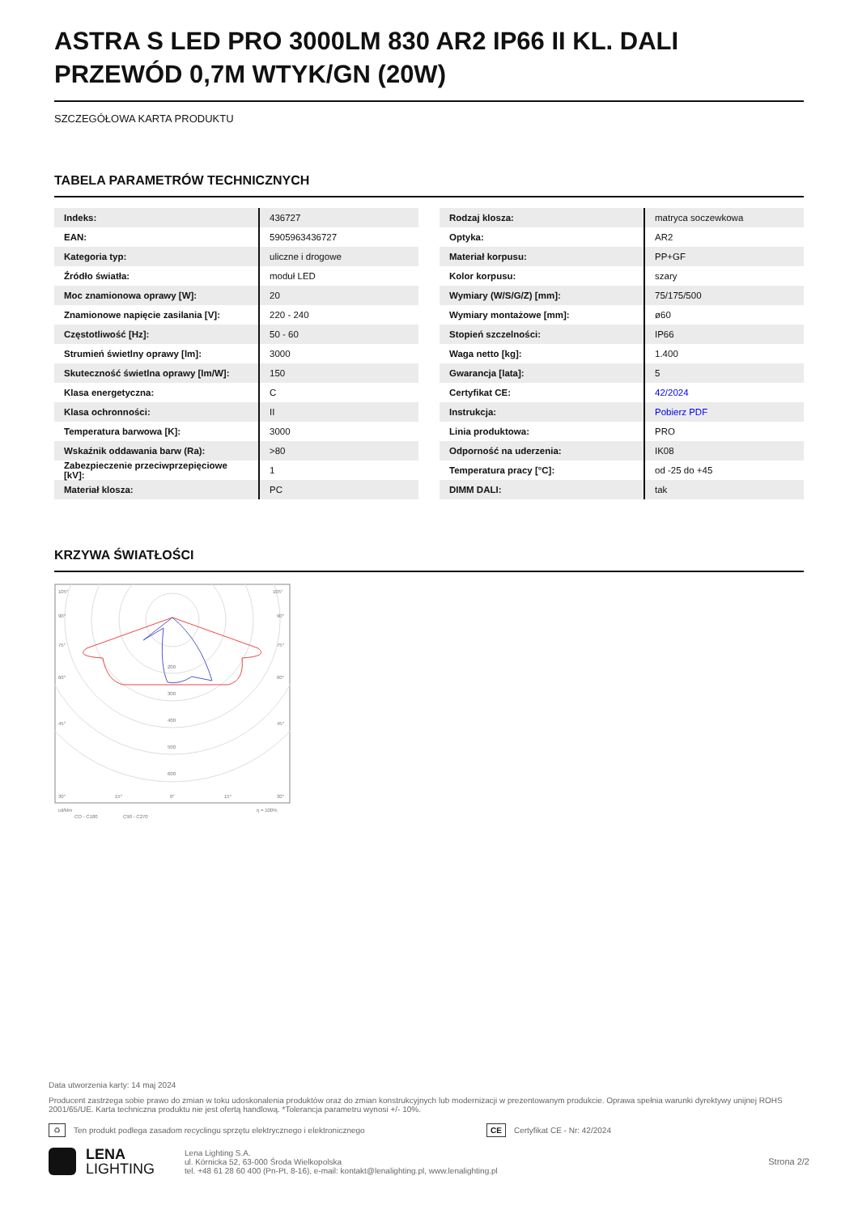ASTRA S LED PRO 3000LM 830 AR2 IP66 II KL. DALI PRZEWÓD 0,7M WTYK/GN (20W)
SZCZEGÓŁOWA KARTA PRODUKTU
TABELA PARAMETRÓW TECHNICZNYCH
| Indeks: | 436727 |
| EAN: | 5905963436727 |
| Kategoria typ: | uliczne i drogowe |
| Źródło światła: | moduł LED |
| Moc znamionowa oprawy [W]: | 20 |
| Znamionowe napięcie zasilania [V]: | 220 - 240 |
| Częstotliwość [Hz]: | 50 - 60 |
| Strumień świetlny oprawy [lm]: | 3000 |
| Skuteczność świetlna oprawy [lm/W]: | 150 |
| Klasa energetyczna: | C |
| Klasa ochronności: | II |
| Temperatura barwowa [K]: | 3000 |
| Wskaźnik oddawania barw (Ra): | >80 |
| Zabezpieczenie przeciwprzepięciowe [kV]: | 1 |
| Materiał klosza: | PC |
| Rodzaj klosza: | matryca soczewkowa |
| Optyka: | AR2 |
| Materiał korpusu: | PP+GF |
| Kolor korpusu: | szary |
| Wymiary (W/S/G/Z) [mm]: | 75/175/500 |
| Wymiary montażowe [mm]: | ø60 |
| Stopień szczelności: | IP66 |
| Waga netto [kg]: | 1.400 |
| Gwarancja [lata]: | 5 |
| Certyfikat CE: | 42/2024 |
| Instrukcja: | Pobierz PDF |
| Linia produktowa: | PRO |
| Odporność na uderzenia: | IK08 |
| Temperatura pracy [°C]: | od -25 do +45 |
| DIMM DALI: | tak |
KRZYWA ŚWIATŁOŚCI
105°
105°
90°
90°
75°
75°
60°
60°
45°
45°
200
300
400
500
600
30°
15°
0°
15°
30°
cd/klm
η = 100%
CO - C180
C90 - C270
Data utworzenia karty: 14 maj 2024
Producent zastrzega sobie prawo do zmian w toku udoskonalenia produktów oraz do zmian konstrukcyjnych lub modernizacji w prezentowanym produkcie. Oprawa spełnia warunki dyrektywy unijnej ROHS 2001/65/UE. Karta techniczna produktu nie jest ofertą handlową. *Tolerancja parametru wynosi +/- 10%.
♻ Ten produkt podlega zasadom recyclingu sprzętu elektrycznego i elektronicznego CE Certyfikat CE - Nr: 42/2024
LENA
LIGHTING
Lena Lighting S.A.
ul. Kórnicka 52, 63-000 Środa Wielkopolska
tel. +48 61 28 60 400 (Pn-Pt, 8-16), e-mail: kontakt@lenalighting.pl, www.lenalighting.pl
Strona 2/2